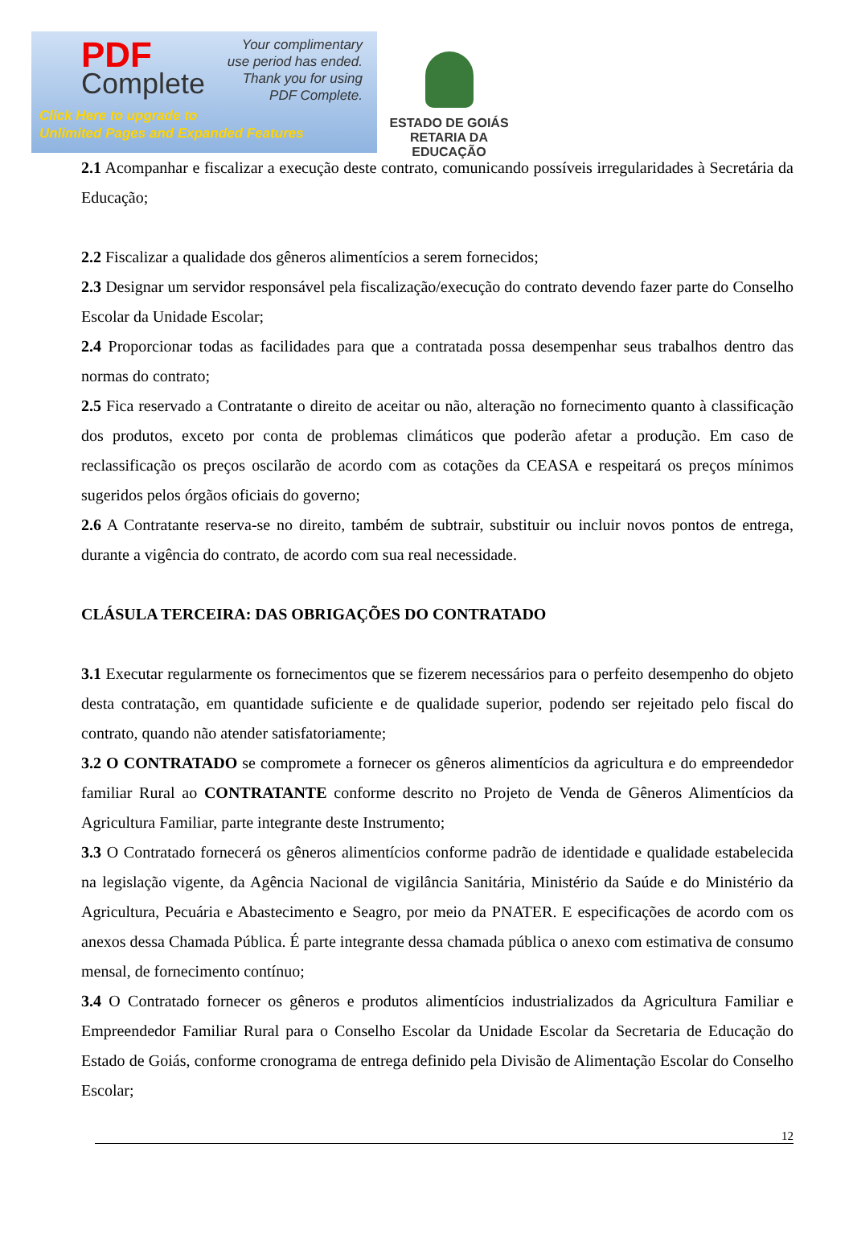PDF
Complete
Your complimentary
use period has ended.
Thank you for using
PDF Complete.
Click Here to upgrade to
Unlimited Pages and Expanded Features
ESTADO DE GOIÁS
RETARIA DA EDUCAÇÃO
2.1 Acompanhar e fiscalizar a execução deste contrato, comunicando possíveis irregularidades à Secretária da Educação;
2.2 Fiscalizar a qualidade dos gêneros alimentícios a serem fornecidos;
2.3 Designar um servidor responsável pela fiscalização/execução do contrato devendo fazer parte do Conselho Escolar da Unidade Escolar;
2.4 Proporcionar todas as facilidades para que a contratada possa desempenhar seus trabalhos dentro das normas do contrato;
2.5 Fica reservado a Contratante o direito de aceitar ou não, alteração no fornecimento quanto à classificação dos produtos, exceto por conta de problemas climáticos que poderão afetar a produção. Em caso de reclassificação os preços oscilarão de acordo com as cotações da CEASA e respeitará os preços mínimos sugeridos pelos órgãos oficiais do governo;
2.6 A Contratante reserva-se no direito, também de subtrair, substituir ou incluir novos pontos de entrega, durante a vigência do contrato, de acordo com sua real necessidade.
CLÁSULA TERCEIRA: DAS OBRIGAÇÕES DO CONTRATADO
3.1 Executar regularmente os fornecimentos que se fizerem necessários para o perfeito desempenho do objeto desta contratação, em quantidade suficiente e de qualidade superior, podendo ser rejeitado pelo fiscal do contrato, quando não atender satisfatoriamente;
3.2 O CONTRATADO se compromete a fornecer os gêneros alimentícios da agricultura e do empreendedor familiar Rural ao CONTRATANTE conforme descrito no Projeto de Venda de Gêneros Alimentícios da Agricultura Familiar, parte integrante deste Instrumento;
3.3 O Contratado fornecerá os gêneros alimentícios conforme padrão de identidade e qualidade estabelecida na legislação vigente, da Agência Nacional de vigilância Sanitária, Ministério da Saúde e do Ministério da Agricultura, Pecuária e Abastecimento e Seagro, por meio da PNATER. E especificações de acordo com os anexos dessa Chamada Pública. É parte integrante dessa chamada pública o anexo com estimativa de consumo mensal, de fornecimento contínuo;
3.4 O Contratado fornecer os gêneros e produtos alimentícios industrializados da Agricultura Familiar e Empreendedor Familiar Rural para o Conselho Escolar da Unidade Escolar da Secretaria de Educação do Estado de Goiás, conforme cronograma de entrega definido pela Divisão de Alimentação Escolar do Conselho Escolar;
12